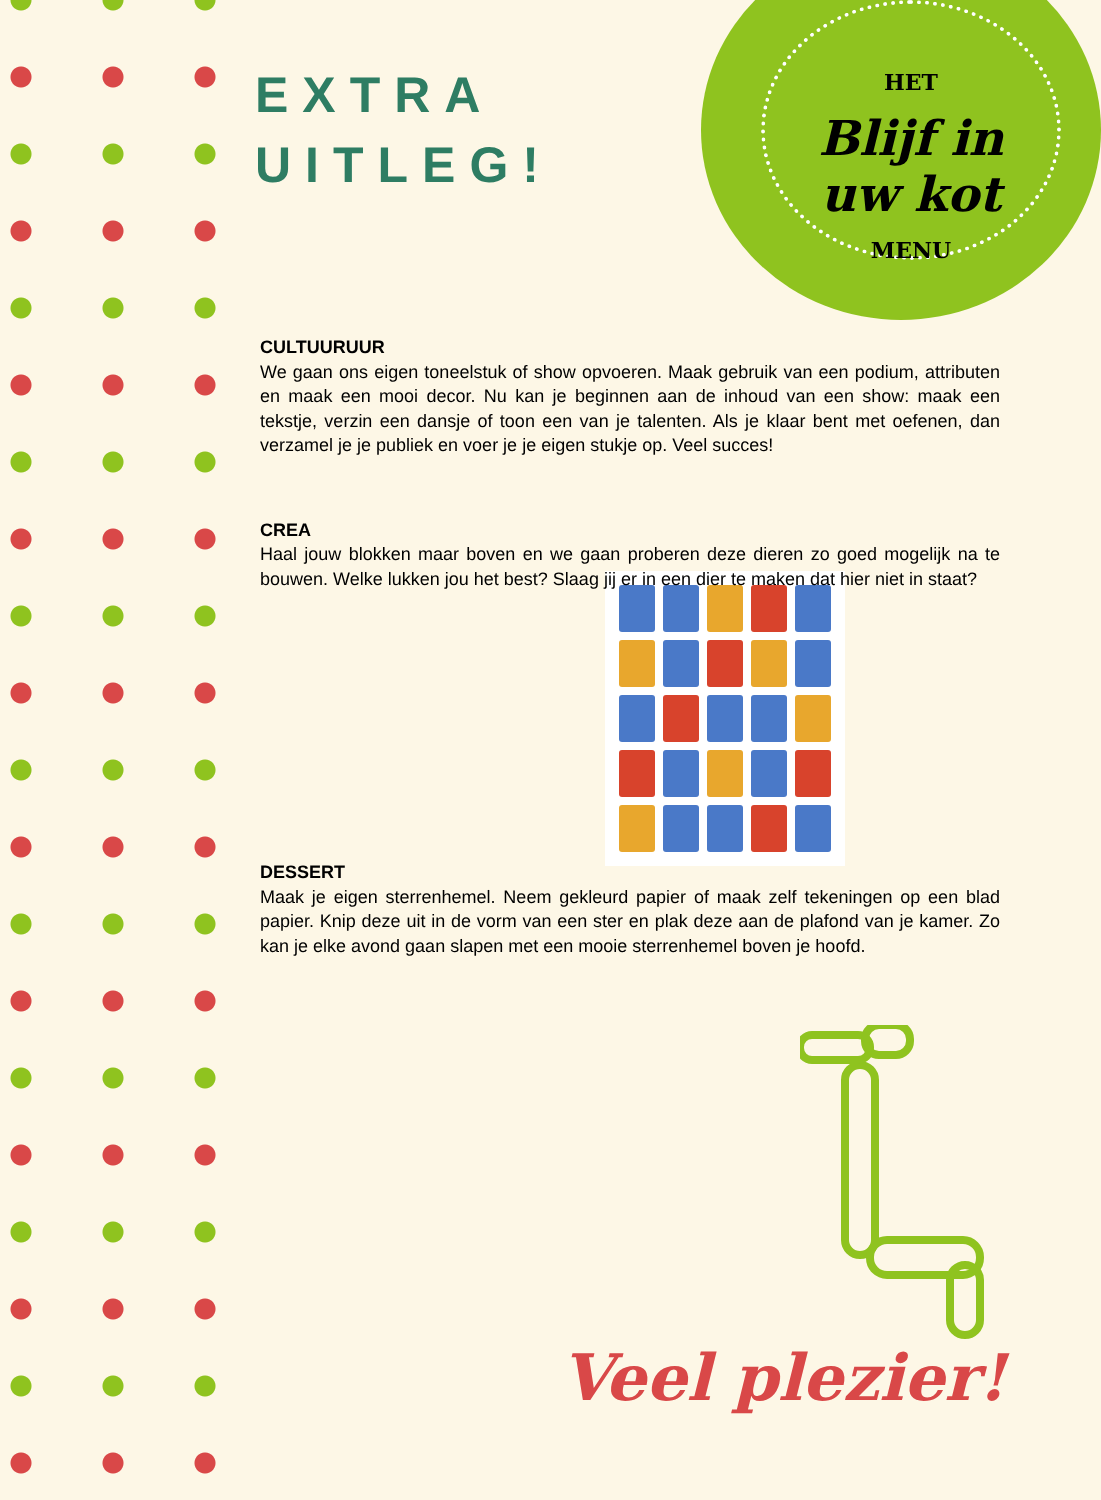HET
Blijf in
uw kot
MENU
EXTRA
UITLEG!
CULTUURUUR
We gaan ons eigen toneelstuk of show opvoeren. Maak gebruik van een podium, attributen en maak een mooi decor. Nu kan je beginnen aan de inhoud van een show: maak een tekstje, verzin een dansje of toon een van je talenten. Als je klaar bent met oefenen, dan verzamel je je publiek en voer je je eigen stukje op. Veel succes!
CREA
Haal jouw blokken maar boven en we gaan proberen deze dieren zo goed mogelijk na te bouwen. Welke lukken jou het best? Slaag jij er in een dier te maken dat hier niet in staat?
DESSERT
Maak je eigen sterrenhemel. Neem gekleurd papier of maak zelf tekeningen op een blad papier. Knip deze uit in de vorm van een ster en plak deze aan de plafond van je kamer. Zo kan je elke avond gaan slapen met een mooie sterrenhemel boven je hoofd.
Veel plezier!